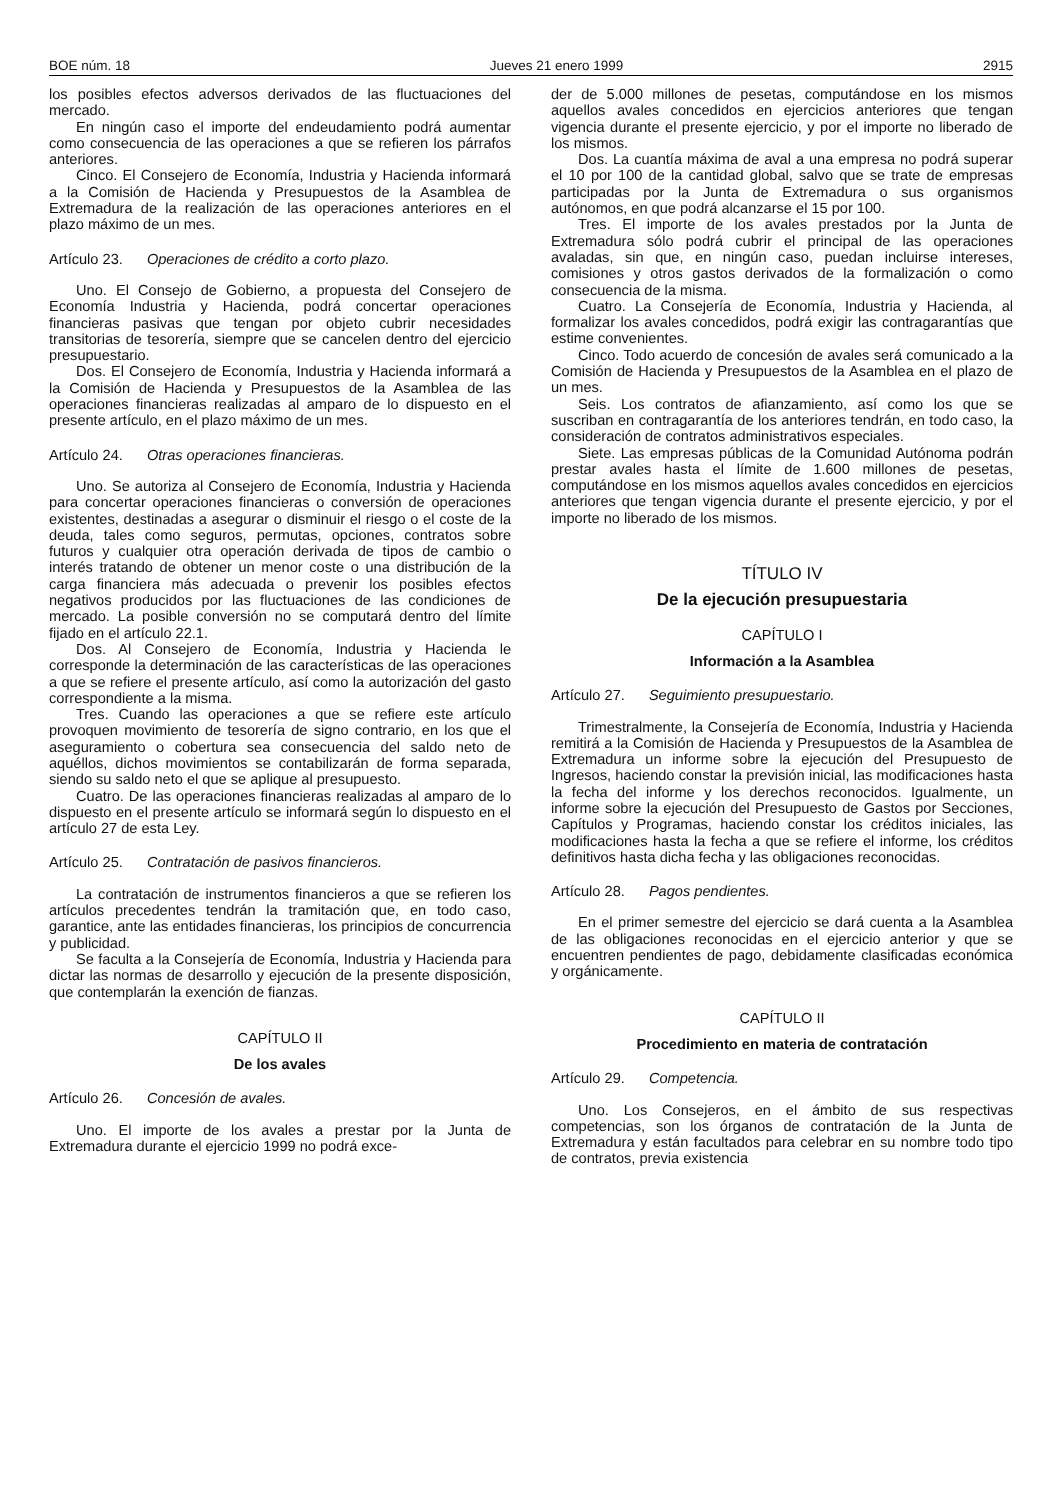BOE núm. 18 Jueves 21 enero 1999 2915
los posibles efectos adversos derivados de las fluctuaciones del mercado.
En ningún caso el importe del endeudamiento podrá aumentar como consecuencia de las operaciones a que se refieren los párrafos anteriores.
Cinco. El Consejero de Economía, Industria y Hacienda informará a la Comisión de Hacienda y Presupuestos de la Asamblea de Extremadura de la realización de las operaciones anteriores en el plazo máximo de un mes.
Artículo 23. Operaciones de crédito a corto plazo.
Uno. El Consejo de Gobierno, a propuesta del Consejero de Economía Industria y Hacienda, podrá concertar operaciones financieras pasivas que tengan por objeto cubrir necesidades transitorias de tesorería, siempre que se cancelen dentro del ejercicio presupuestario.
Dos. El Consejero de Economía, Industria y Hacienda informará a la Comisión de Hacienda y Presupuestos de la Asamblea de las operaciones financieras realizadas al amparo de lo dispuesto en el presente artículo, en el plazo máximo de un mes.
Artículo 24. Otras operaciones financieras.
Uno. Se autoriza al Consejero de Economía, Industria y Hacienda para concertar operaciones financieras o conversión de operaciones existentes, destinadas a asegurar o disminuir el riesgo o el coste de la deuda, tales como seguros, permutas, opciones, contratos sobre futuros y cualquier otra operación derivada de tipos de cambio o interés tratando de obtener un menor coste o una distribución de la carga financiera más adecuada o prevenir los posibles efectos negativos producidos por las fluctuaciones de las condiciones de mercado. La posible conversión no se computará dentro del límite fijado en el artículo 22.1.
Dos. Al Consejero de Economía, Industria y Hacienda le corresponde la determinación de las características de las operaciones a que se refiere el presente artículo, así como la autorización del gasto correspondiente a la misma.
Tres. Cuando las operaciones a que se refiere este artículo provoquen movimiento de tesorería de signo contrario, en los que el aseguramiento o cobertura sea consecuencia del saldo neto de aquéllos, dichos movimientos se contabilizarán de forma separada, siendo su saldo neto el que se aplique al presupuesto.
Cuatro. De las operaciones financieras realizadas al amparo de lo dispuesto en el presente artículo se informará según lo dispuesto en el artículo 27 de esta Ley.
Artículo 25. Contratación de pasivos financieros.
La contratación de instrumentos financieros a que se refieren los artículos precedentes tendrán la tramitación que, en todo caso, garantice, ante las entidades financieras, los principios de concurrencia y publicidad.
Se faculta a la Consejería de Economía, Industria y Hacienda para dictar las normas de desarrollo y ejecución de la presente disposición, que contemplarán la exención de fianzas.
CAPÍTULO II
De los avales
Artículo 26. Concesión de avales.
Uno. El importe de los avales a prestar por la Junta de Extremadura durante el ejercicio 1999 no podrá exce-
der de 5.000 millones de pesetas, computándose en los mismos aquellos avales concedidos en ejercicios anteriores que tengan vigencia durante el presente ejercicio, y por el importe no liberado de los mismos.
Dos. La cuantía máxima de aval a una empresa no podrá superar el 10 por 100 de la cantidad global, salvo que se trate de empresas participadas por la Junta de Extremadura o sus organismos autónomos, en que podrá alcanzarse el 15 por 100.
Tres. El importe de los avales prestados por la Junta de Extremadura sólo podrá cubrir el principal de las operaciones avaladas, sin que, en ningún caso, puedan incluirse intereses, comisiones y otros gastos derivados de la formalización o como consecuencia de la misma.
Cuatro. La Consejería de Economía, Industria y Hacienda, al formalizar los avales concedidos, podrá exigir las contragarantías que estime convenientes.
Cinco. Todo acuerdo de concesión de avales será comunicado a la Comisión de Hacienda y Presupuestos de la Asamblea en el plazo de un mes.
Seis. Los contratos de afianzamiento, así como los que se suscriban en contragarantía de los anteriores tendrán, en todo caso, la consideración de contratos administrativos especiales.
Siete. Las empresas públicas de la Comunidad Autónoma podrán prestar avales hasta el límite de 1.600 millones de pesetas, computándose en los mismos aquellos avales concedidos en ejercicios anteriores que tengan vigencia durante el presente ejercicio, y por el importe no liberado de los mismos.
TÍTULO IV
De la ejecución presupuestaria
CAPÍTULO I
Información a la Asamblea
Artículo 27. Seguimiento presupuestario.
Trimestralmente, la Consejería de Economía, Industria y Hacienda remitirá a la Comisión de Hacienda y Presupuestos de la Asamblea de Extremadura un informe sobre la ejecución del Presupuesto de Ingresos, haciendo constar la previsión inicial, las modificaciones hasta la fecha del informe y los derechos reconocidos. Igualmente, un informe sobre la ejecución del Presupuesto de Gastos por Secciones, Capítulos y Programas, haciendo constar los créditos iniciales, las modificaciones hasta la fecha a que se refiere el informe, los créditos definitivos hasta dicha fecha y las obligaciones reconocidas.
Artículo 28. Pagos pendientes.
En el primer semestre del ejercicio se dará cuenta a la Asamblea de las obligaciones reconocidas en el ejercicio anterior y que se encuentren pendientes de pago, debidamente clasificadas económica y orgánicamente.
CAPÍTULO II
Procedimiento en materia de contratación
Artículo 29. Competencia.
Uno. Los Consejeros, en el ámbito de sus respectivas competencias, son los órganos de contratación de la Junta de Extremadura y están facultados para celebrar en su nombre todo tipo de contratos, previa existencia